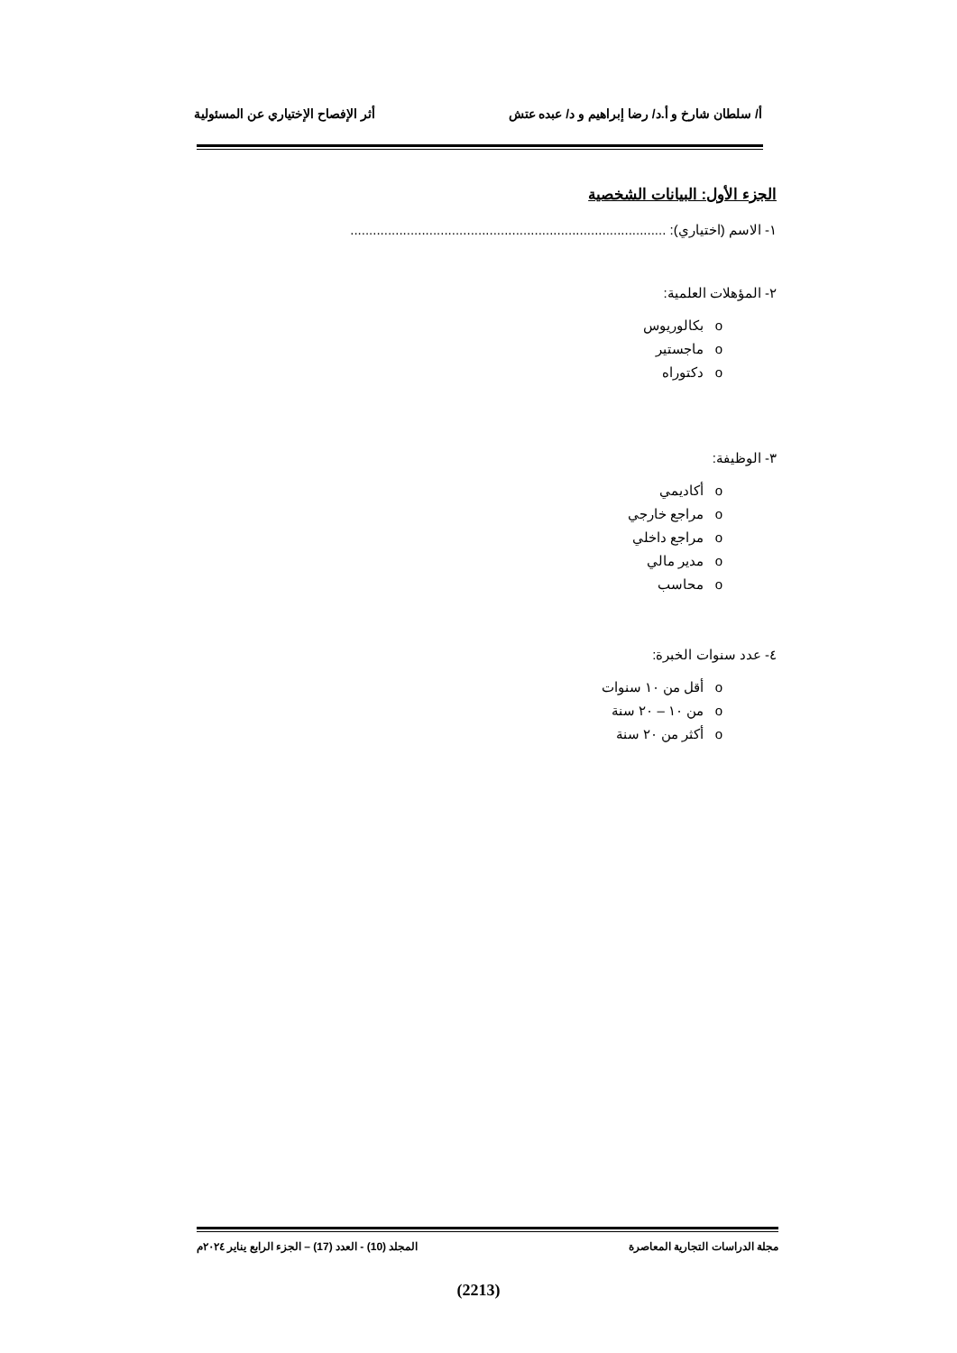أ/ سلطان شارخ و أ.د/ رضا إبراهيم و د/ عبده عتش أثر الإفصاح الإختياري عن المسئولية
الجزء الأول: البيانات الشخصية
١- الاسم (اختياري): ....................................................................................
٢- المؤهلات العلمية:
o بكالوريوس
o ماجستير
o دكتوراه
٣- الوظيفة:
o أكاديمي
o مراجع خارجي
o مراجع داخلي
o مدير مالي
o محاسب
٤- عدد سنوات الخبرة:
o أقل من ١٠ سنوات
o من ١٠ – ٢٠ سنة
o أكثر من ٢٠ سنة
مجلة الدراسات التجارية المعاصرة المجلد (10) - العدد (17) – الجزء الرابع يناير ٢٠٢٤م
(2213)